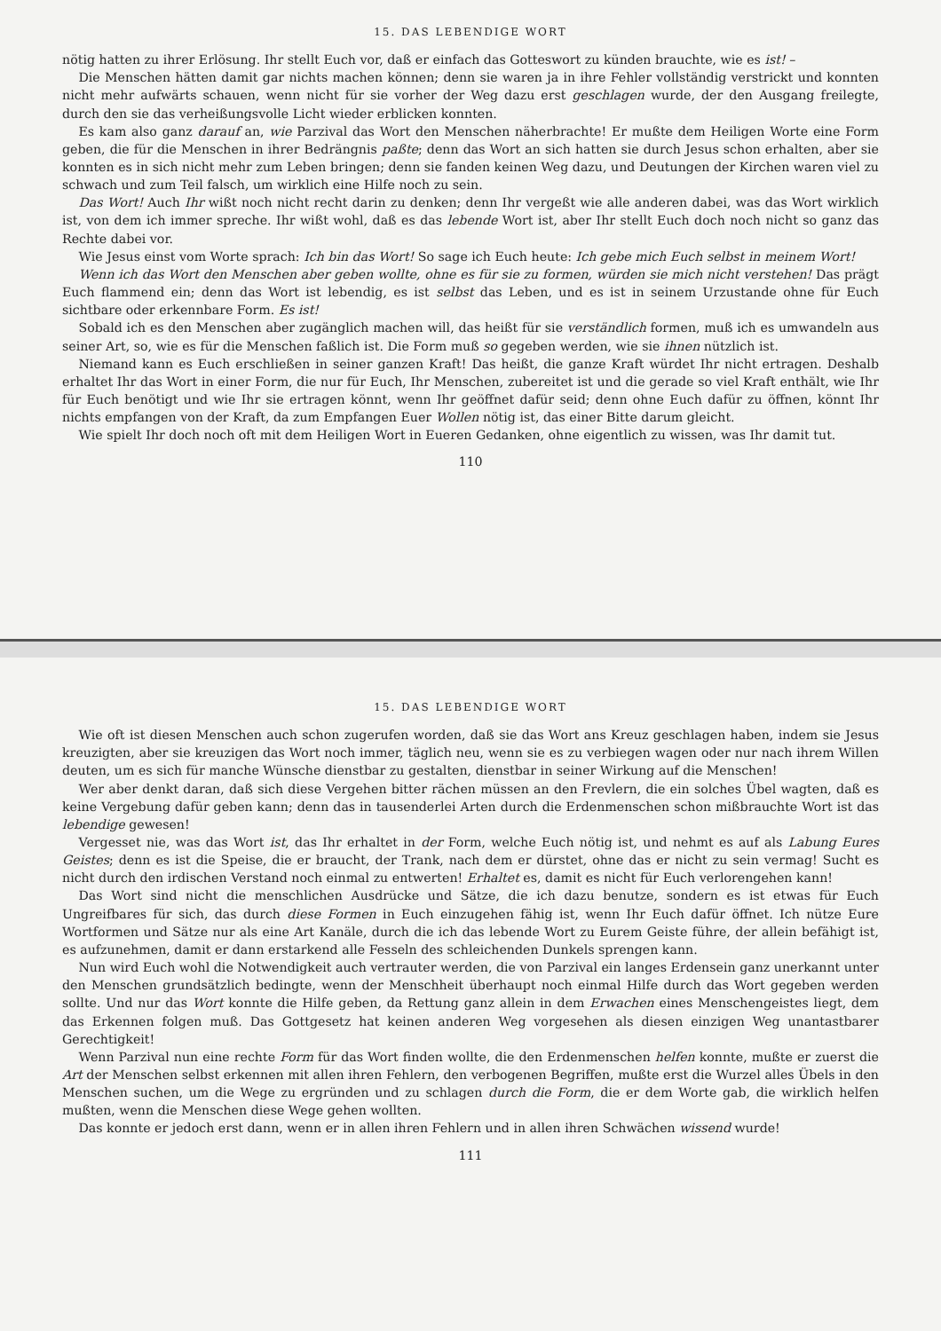15. DAS LEBENDIGE WORT
nötig hatten zu ihrer Erlösung. Ihr stellt Euch vor, daß er einfach das Gotteswort zu künden brauchte, wie es ist! –
Die Menschen hätten damit gar nichts machen können; denn sie waren ja in ihre Fehler vollständig verstrickt und konnten nicht mehr aufwärts schauen, wenn nicht für sie vorher der Weg dazu erst geschlagen wurde, der den Ausgang freilegte, durch den sie das verheißungsvolle Licht wieder erblicken konnten.
Es kam also ganz darauf an, wie Parzival das Wort den Menschen näherbrachte! Er mußte dem Heiligen Worte eine Form geben, die für die Menschen in ihrer Bedrängnis paßte; denn das Wort an sich hatten sie durch Jesus schon erhalten, aber sie konnten es in sich nicht mehr zum Leben bringen; denn sie fanden keinen Weg dazu, und Deutungen der Kirchen waren viel zu schwach und zum Teil falsch, um wirklich eine Hilfe noch zu sein.
Das Wort! Auch Ihr wißt noch nicht recht darin zu denken; denn Ihr vergeßt wie alle anderen dabei, was das Wort wirklich ist, von dem ich immer spreche. Ihr wißt wohl, daß es das lebende Wort ist, aber Ihr stellt Euch doch noch nicht so ganz das Rechte dabei vor.
Wie Jesus einst vom Worte sprach: Ich bin das Wort! So sage ich Euch heute: Ich gebe mich Euch selbst in meinem Wort!
Wenn ich das Wort den Menschen aber geben wollte, ohne es für sie zu formen, würden sie mich nicht verstehen! Das prägt Euch flammend ein; denn das Wort ist lebendig, es ist selbst das Leben, und es ist in seinem Urzustande ohne für Euch sichtbare oder erkennbare Form. Es ist!
Sobald ich es den Menschen aber zugänglich machen will, das heißt für sie verständlich formen, muß ich es umwandeln aus seiner Art, so, wie es für die Menschen faßlich ist. Die Form muß so gegeben werden, wie sie ihnen nützlich ist.
Niemand kann es Euch erschließen in seiner ganzen Kraft! Das heißt, die ganze Kraft würdet Ihr nicht ertragen. Deshalb erhaltet Ihr das Wort in einer Form, die nur für Euch, Ihr Menschen, zubereitet ist und die gerade so viel Kraft enthält, wie Ihr für Euch benötigt und wie Ihr sie ertragen könnt, wenn Ihr geöffnet dafür seid; denn ohne Euch dafür zu öffnen, könnt Ihr nichts empfangen von der Kraft, da zum Empfangen Euer Wollen nötig ist, das einer Bitte darum gleicht.
Wie spielt Ihr doch noch oft mit dem Heiligen Wort in Eueren Gedanken, ohne eigentlich zu wissen, was Ihr damit tut.
110
15. DAS LEBENDIGE WORT
Wie oft ist diesen Menschen auch schon zugerufen worden, daß sie das Wort ans Kreuz geschlagen haben, indem sie Jesus kreuzigten, aber sie kreuzigen das Wort noch immer, täglich neu, wenn sie es zu verbiegen wagen oder nur nach ihrem Willen deuten, um es sich für manche Wünsche dienstbar zu gestalten, dienstbar in seiner Wirkung auf die Menschen!
Wer aber denkt daran, daß sich diese Vergehen bitter rächen müssen an den Frevlern, die ein solches Übel wagten, daß es keine Vergebung dafür geben kann; denn das in tausenderlei Arten durch die Erdenmenschen schon mißbrauchte Wort ist das lebendige gewesen!
Vergesset nie, was das Wort ist, das Ihr erhaltet in der Form, welche Euch nötig ist, und nehmt es auf als Labung Eures Geistes; denn es ist die Speise, die er braucht, der Trank, nach dem er dürstet, ohne das er nicht zu sein vermag! Sucht es nicht durch den irdischen Verstand noch einmal zu entwerten! Erhaltet es, damit es nicht für Euch verlorengehen kann!
Das Wort sind nicht die menschlichen Ausdrücke und Sätze, die ich dazu benutze, sondern es ist etwas für Euch Ungreifbares für sich, das durch diese Formen in Euch einzugehen fähig ist, wenn Ihr Euch dafür öffnet. Ich nütze Eure Wortformen und Sätze nur als eine Art Kanäle, durch die ich das lebende Wort zu Eurem Geiste führe, der allein befähigt ist, es aufzunehmen, damit er dann erstarkend alle Fesseln des schleichenden Dunkels sprengen kann.
Nun wird Euch wohl die Notwendigkeit auch vertrauter werden, die von Parzival ein langes Erdensein ganz unerkannt unter den Menschen grundsätzlich bedingte, wenn der Menschheit überhaupt noch einmal Hilfe durch das Wort gegeben werden sollte. Und nur das Wort konnte die Hilfe geben, da Rettung ganz allein in dem Erwachen eines Menschengeistes liegt, dem das Erkennen folgen muß. Das Gottgesetz hat keinen anderen Weg vorgesehen als diesen einzigen Weg unantastbarer Gerechtigkeit!
Wenn Parzival nun eine rechte Form für das Wort finden wollte, die den Erdenmenschen helfen konnte, mußte er zuerst die Art der Menschen selbst erkennen mit allen ihren Fehlern, den verbogenen Begriffen, mußte erst die Wurzel alles Übels in den Menschen suchen, um die Wege zu ergründen und zu schlagen durch die Form, die er dem Worte gab, die wirklich helfen mußten, wenn die Menschen diese Wege gehen wollten.
Das konnte er jedoch erst dann, wenn er in allen ihren Fehlern und in allen ihren Schwächen wissend wurde!
111